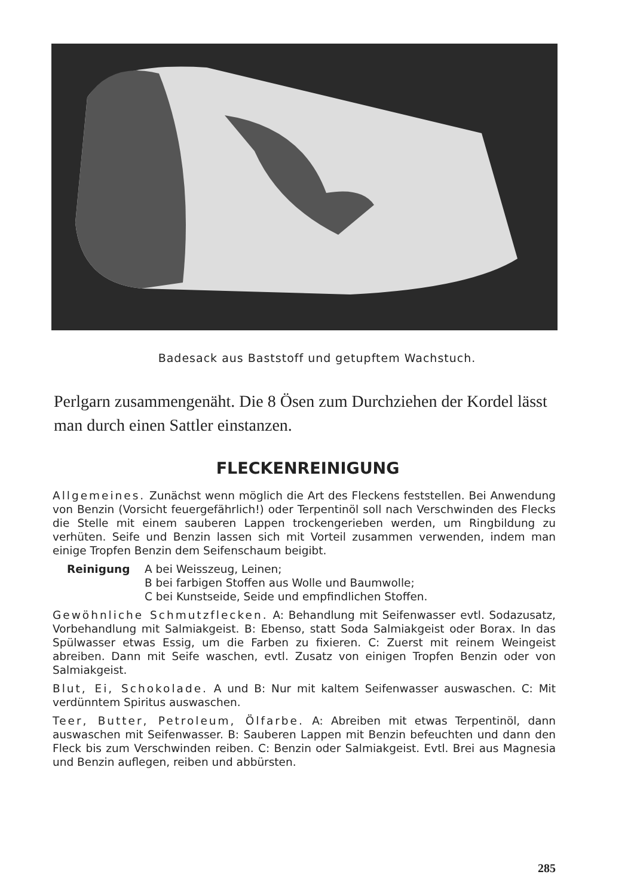Badesack aus Baststoff und getupftem Wachstuch.
Perlgarn zusammengenäht. Die 8 Ösen zum Durchziehen der Kordel lässt man durch einen Sattler einstanzen.
FLECKENREINIGUNG
Allgemeines. Zunächst wenn möglich die Art des Fleckens feststellen. Bei Anwendung von Benzin (Vorsicht feuergefährlich!) oder Terpentinöl soll nach Verschwinden des Flecks die Stelle mit einem sauberen Lappen trockengerieben werden, um Ringbildung zu verhüten. Seife und Benzin lassen sich mit Vorteil zusammen verwenden, indem man einige Tropfen Benzin dem Seifenschaum beigibt.
Reinigung A bei Weisszeug, Leinen;
B bei farbigen Stoffen aus Wolle und Baumwolle;
C bei Kunstseide, Seide und empfindlichen Stoffen.
Gewöhnliche Schmutzflecken. A: Behandlung mit Seifenwasser evtl. Sodazusatz, Vorbehandlung mit Salmiakgeist. B: Ebenso, statt Soda Salmiakgeist oder Borax. In das Spülwasser etwas Essig, um die Farben zu fixieren. C: Zuerst mit reinem Weingeist abreiben. Dann mit Seife waschen, evtl. Zusatz von einigen Tropfen Benzin oder von Salmiakgeist.
Blut, Ei, Schokolade. A und B: Nur mit kaltem Seifenwasser auswaschen. C: Mit verdünntem Spiritus auswaschen.
Teer, Butter, Petroleum, Ölfarbe. A: Abreiben mit etwas Terpentinöl, dann auswaschen mit Seifenwasser. B: Sauberen Lappen mit Benzin befeuchten und dann den Fleck bis zum Verschwinden reiben. C: Benzin oder Salmiakgeist. Evtl. Brei aus Magnesia und Benzin auflegen, reiben und abbürsten.
285